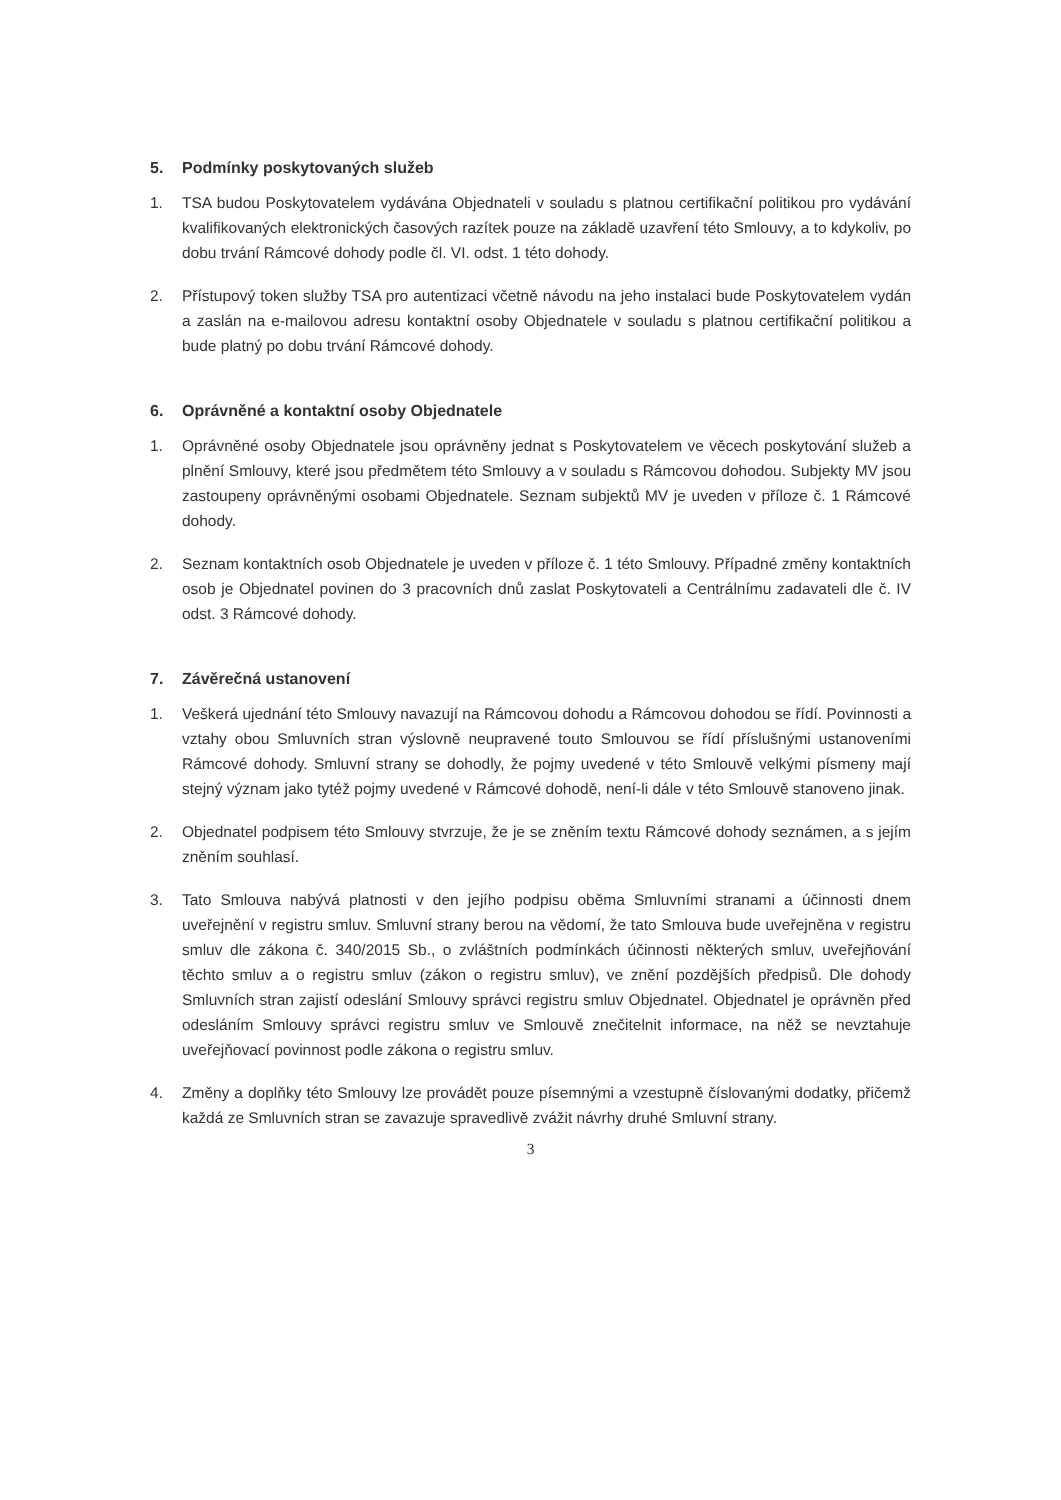5. Podmínky poskytovaných služeb
1. TSA budou Poskytovatelem vydávána Objednateli v souladu s platnou certifikační politikou pro vydávání kvalifikovaných elektronických časových razítek pouze na základě uzavření této Smlouvy, a to kdykoliv, po dobu trvání Rámcové dohody podle čl. VI. odst. 1 této dohody.
2. Přístupový token služby TSA pro autentizaci včetně návodu na jeho instalaci bude Poskytovatelem vydán a zaslán na e-mailovou adresu kontaktní osoby Objednatele v souladu s platnou certifikační politikou a bude platný po dobu trvání Rámcové dohody.
6. Oprávněné a kontaktní osoby Objednatele
1. Oprávněné osoby Objednatele jsou oprávněny jednat s Poskytovatelem ve věcech poskytování služeb a plnění Smlouvy, které jsou předmětem této Smlouvy a v souladu s Rámcovou dohodou. Subjekty MV jsou zastoupeny oprávněnými osobami Objednatele. Seznam subjektů MV je uveden v příloze č. 1 Rámcové dohody.
2. Seznam kontaktních osob Objednatele je uveden v příloze č. 1 této Smlouvy. Případné změny kontaktních osob je Objednatel povinen do 3 pracovních dnů zaslat Poskytovateli a Centrálnímu zadavateli dle č. IV odst. 3 Rámcové dohody.
7. Závěrečná ustanovení
1. Veškerá ujednání této Smlouvy navazují na Rámcovou dohodu a Rámcovou dohodou se řídí. Povinnosti a vztahy obou Smluvních stran výslovně neupravené touto Smlouvou se řídí příslušnými ustanoveními Rámcové dohody. Smluvní strany se dohodly, že pojmy uvedené v této Smlouvě velkými písmeny mají stejný význam jako tytéž pojmy uvedené v Rámcové dohodě, není-li dále v této Smlouvě stanoveno jinak.
2. Objednatel podpisem této Smlouvy stvrzuje, že je se zněním textu Rámcové dohody seznámen, a s jejím zněním souhlasí.
3. Tato Smlouva nabývá platnosti v den jejího podpisu oběma Smluvními stranami a účinnosti dnem uveřejnění v registru smluv. Smluvní strany berou na vědomí, že tato Smlouva bude uveřejněna v registru smluv dle zákona č. 340/2015 Sb., o zvláštních podmínkách účinnosti některých smluv, uveřejňování těchto smluv a o registru smluv (zákon o registru smluv), ve znění pozdějších předpisů. Dle dohody Smluvních stran zajistí odeslání Smlouvy správci registru smluv Objednatel. Objednatel je oprávněn před odesláním Smlouvy správci registru smluv ve Smlouvě znečitelnit informace, na něž se nevztahuje uveřejňovací povinnost podle zákona o registru smluv.
4. Změny a doplňky této Smlouvy lze provádět pouze písemnými a vzestupně číslovanými dodatky, přičemž každá ze Smluvních stran se zavazuje spravedlivě zvážit návrhy druhé Smluvní strany.
3